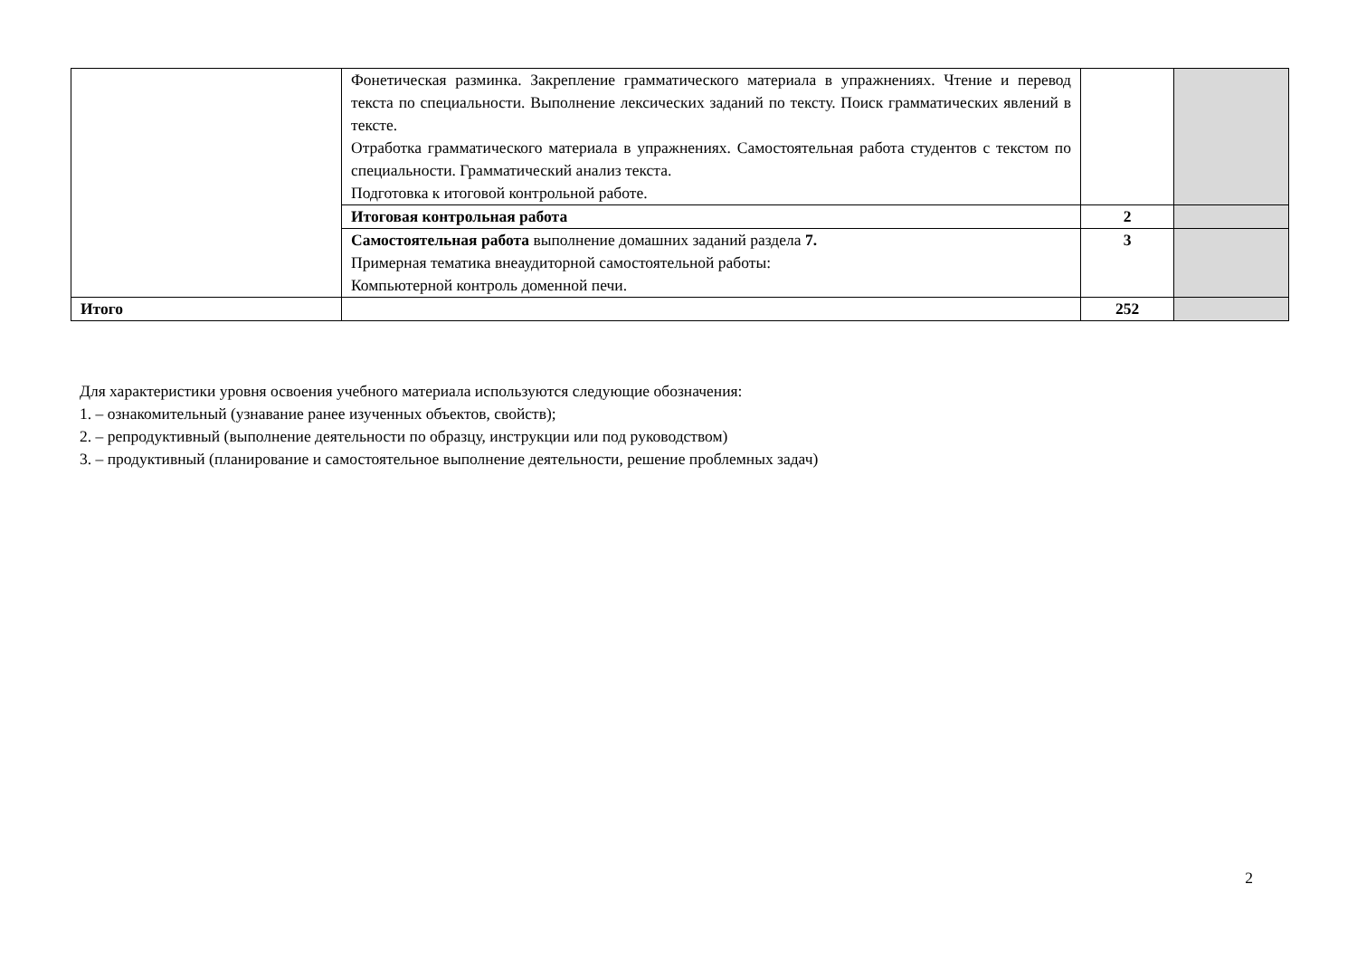| | Фонетическая разминка. Закрепление грамматического материала в упражнениях. Чтение и перевод текста по специальности. Выполнение лексических заданий по тексту. Поиск грамматических явлений в тексте. Отработка грамматического материала в упражнениях. Самостоятельная работа студентов с текстом по специальности. Грамматический анализ текста. Подготовка к итоговой контрольной работе. | | |
| | Итоговая контрольная работа | 2 | |
| | Самостоятельная работа выполнение домашних заданий раздела 7. Примерная тематика внеаудиторной самостоятельной работы: Компьютерной контроль доменной печи. | 3 | |
| Итого | | 252 | |
Для характеристики уровня освоения учебного материала используются следующие обозначения:
1. – ознакомительный (узнавание ранее изученных объектов, свойств);
2. – репродуктивный (выполнение деятельности по образцу, инструкции или под руководством)
3. – продуктивный (планирование и самостоятельное выполнение деятельности, решение проблемных задач)
2